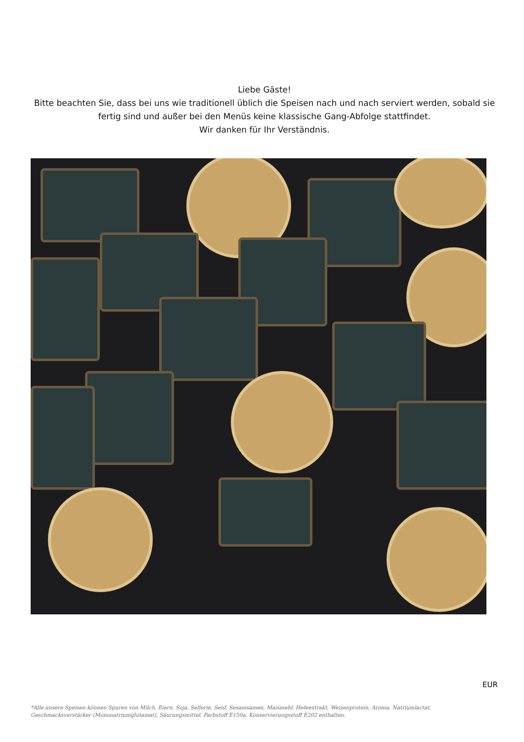Liebe Gäste!
Bitte beachten Sie, dass bei uns wie traditionell üblich die Speisen nach und nach serviert werden, sobald sie fertig sind und außer bei den Menüs keine klassische Gang-Abfolge stattfindet.
Wir danken für Ihr Verständnis.
EUR
*Alle unsere Speisen können Spuren von Milch, Eiern, Soja, Sellerie, Senf, Sesamsamen, Maismehl, Hefeextrakt, Weizenprotein, Aroma, Natriumlactat, Geschmacksverstärker (Mononatriumglutamat), Säurungsmittel, Farbstoff E150a, Konservierungsstoff E202 enthalten.